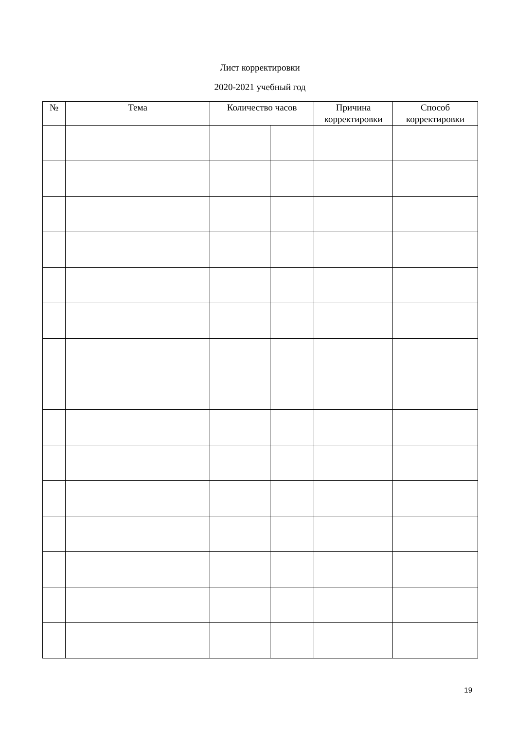Лист корректировки
2020-2021 учебный год
| № | Тема | Количество часов | | Причина корректировки | Способ корректировки |
| --- | --- | --- | --- | --- | --- |
19